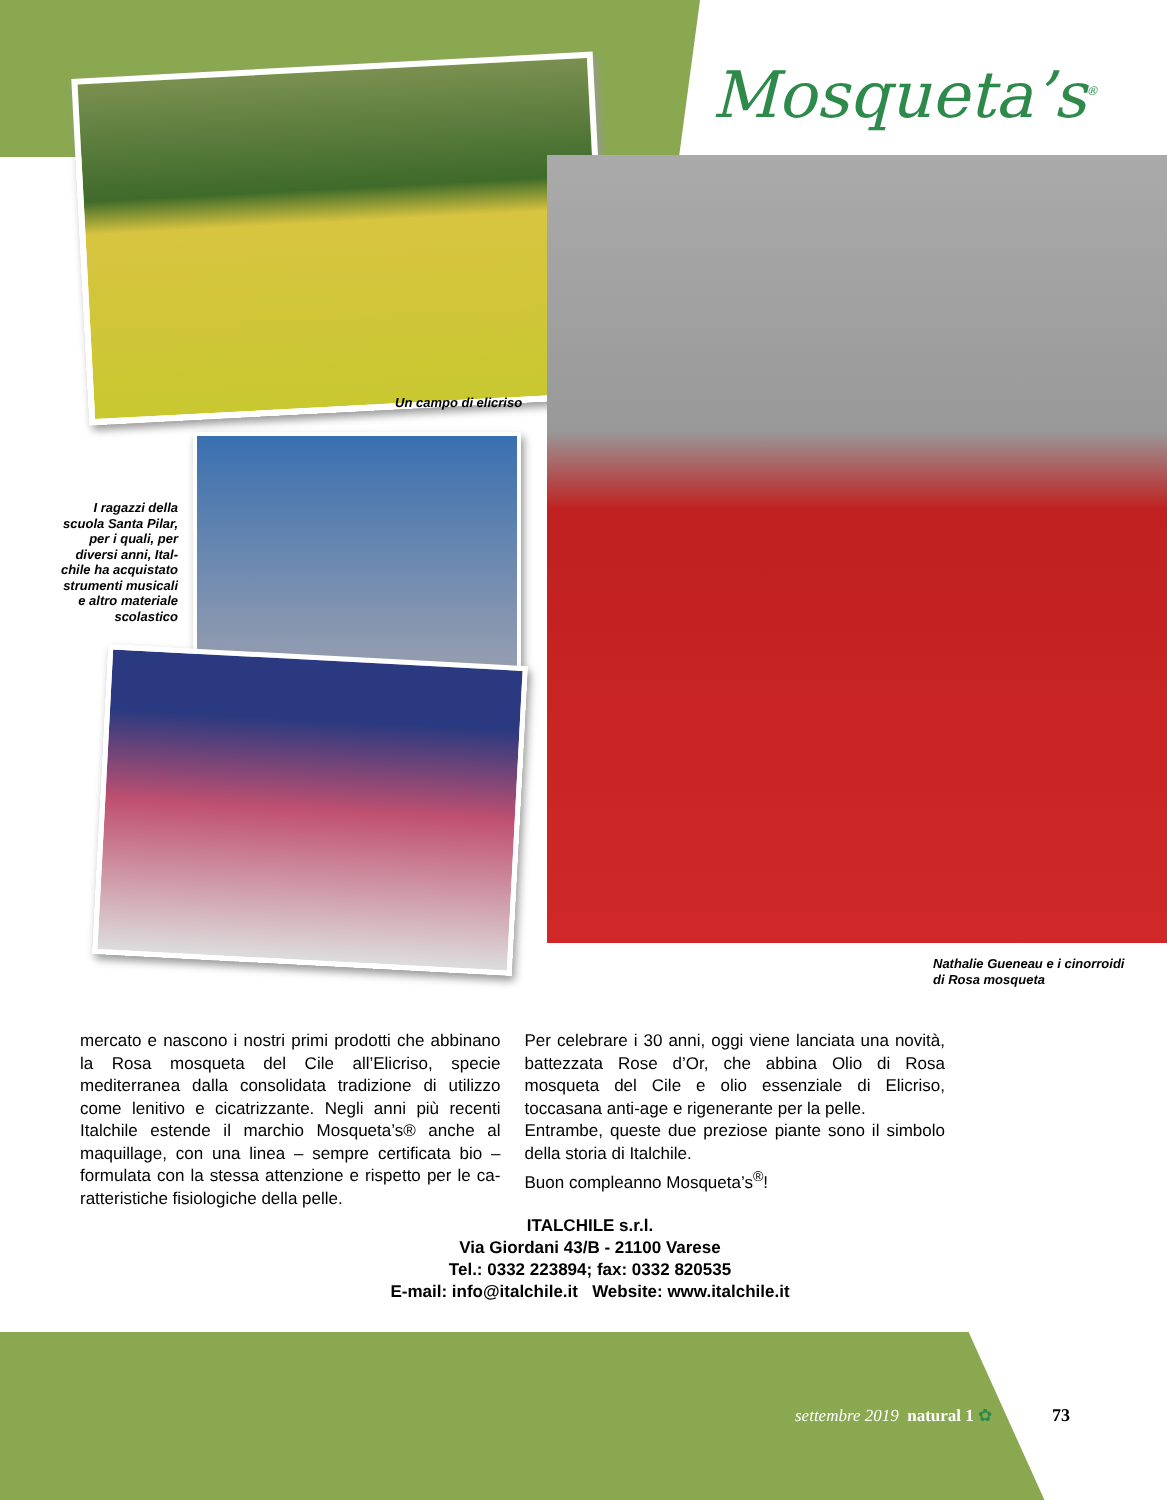Mosqueta’s<sup>®</sup>
Un campo di elicriso
I ragazzi della scuola Santa Pilar, per i quali, per diversi anni, Ital­chile ha acquistato strumenti musicali e altro materiale scolastico
Nathalie Gueneau e i cinorroidi
di Rosa mosqueta
mercato e nascono i nostri primi prodotti che abbinano la Rosa mosqueta del Cile all’Elicriso, specie mediterranea dalla consolidata tradizione di utilizzo come lenitivo e cicatrizzante. Negli anni più recenti Italchile estende il marchio Mosque­ta’s® anche al maquillage, con una linea – sempre certificata bio – formulata con la stessa attenzione e rispetto per le ca­ratteristiche fisiologiche della pelle.
Per celebrare i 30 anni, oggi viene lanciata una novità, bat­tezzata Rose d’Or, che abbina Olio di Rosa mosqueta del Cile e olio essenziale di Elicriso, toccasana anti-age e rigenerante per la pelle.
Entrambe, queste due preziose piante sono il simbolo della storia di Italchile.
Buon compleanno Mosqueta’s<sup>®</sup>!
ITALCHILE s.r.l.
Via Giordani 43/B - 21100 Varese
Tel.: 0332 223894; fax: 0332 820535
E-mail: info@italchile.it Website: www.italchile.it
settembre 2019 natural 1 ✿ 73